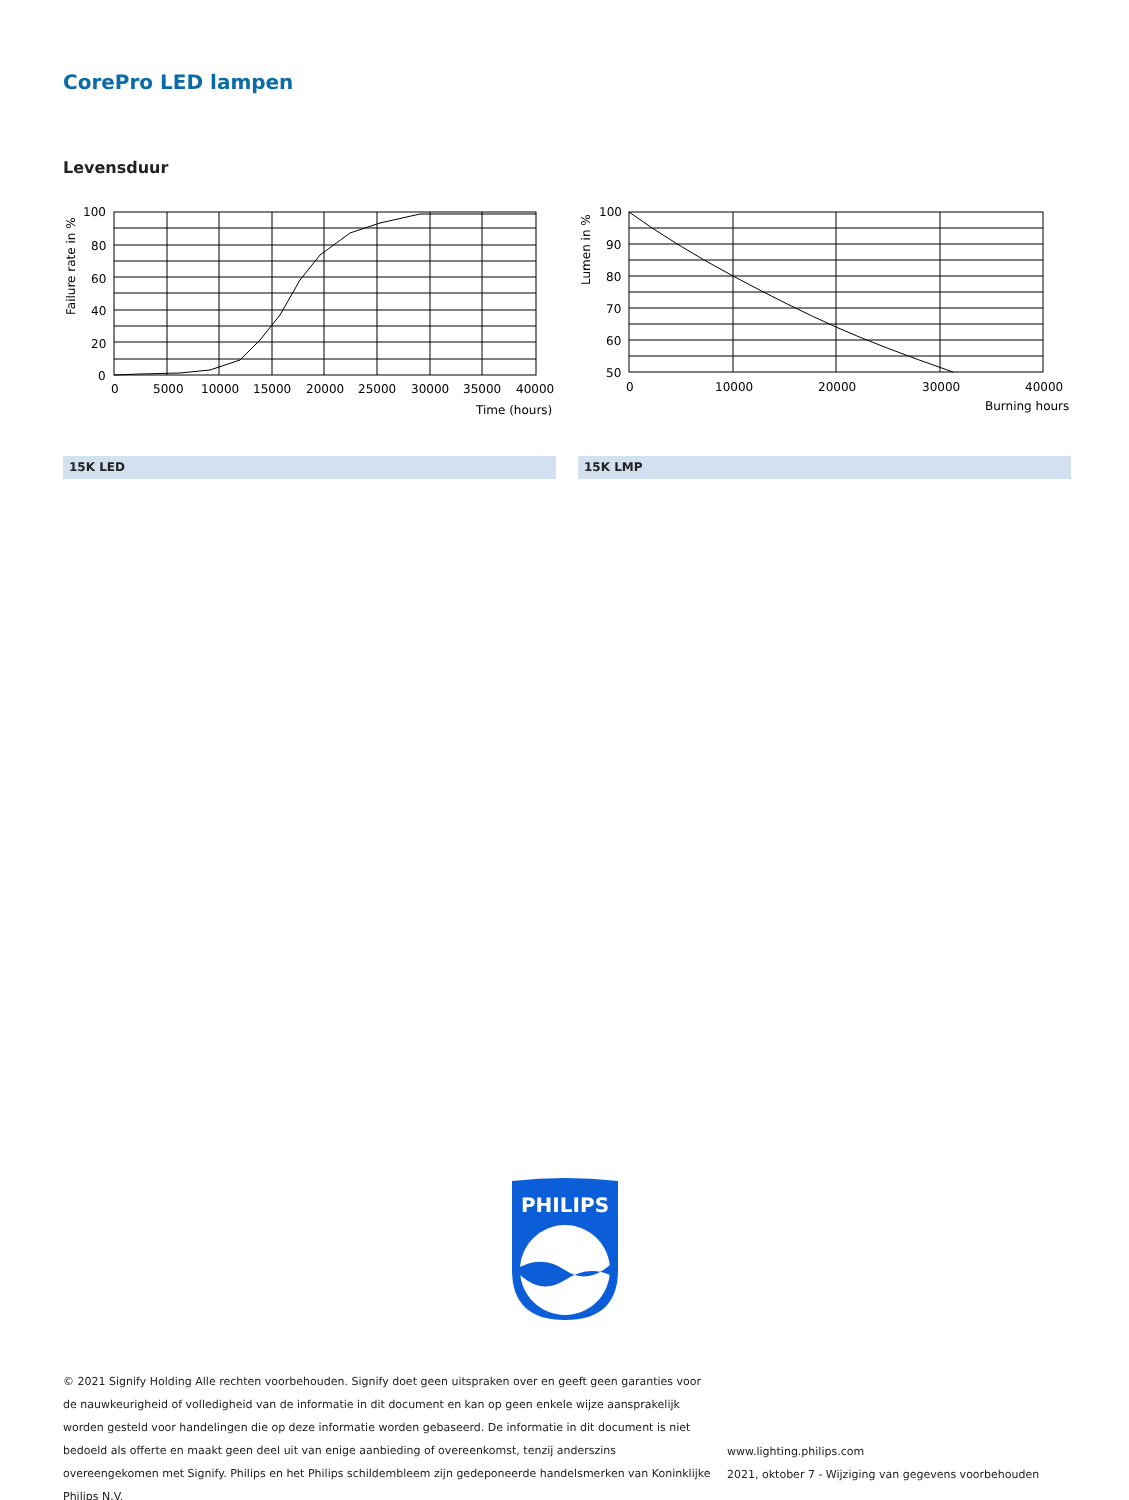CorePro LED lampen
Levensduur
100
80
60
40
20
0
0
5000
10000
15000
20000
25000
30000
35000
40000
Time (hours)
Failure rate in %
100
90
80
70
60
50
0
10000
20000
30000
40000
Burning hours
Lumen in %
15K LED 15K LMP
PHILIPS
© 2021 Signify Holding Alle rechten voorbehouden. Signify doet geen uitspraken over en geeft geen garanties voor de nauwkeurigheid of volledigheid van de informatie in dit document en kan op geen enkele wijze aansprakelijk worden gesteld voor handelingen die op deze informatie worden gebaseerd. De informatie in dit document is niet bedoeld als offerte en maakt geen deel uit van enige aanbieding of overeenkomst, tenzij anderszins overeengekomen met Signify. Philips en het Philips schildembleem zijn gedeponeerde handelsmerken van Koninklijke Philips N.V.
www.lighting.philips.com
2021, oktober 7 - Wijziging van gegevens voorbehouden